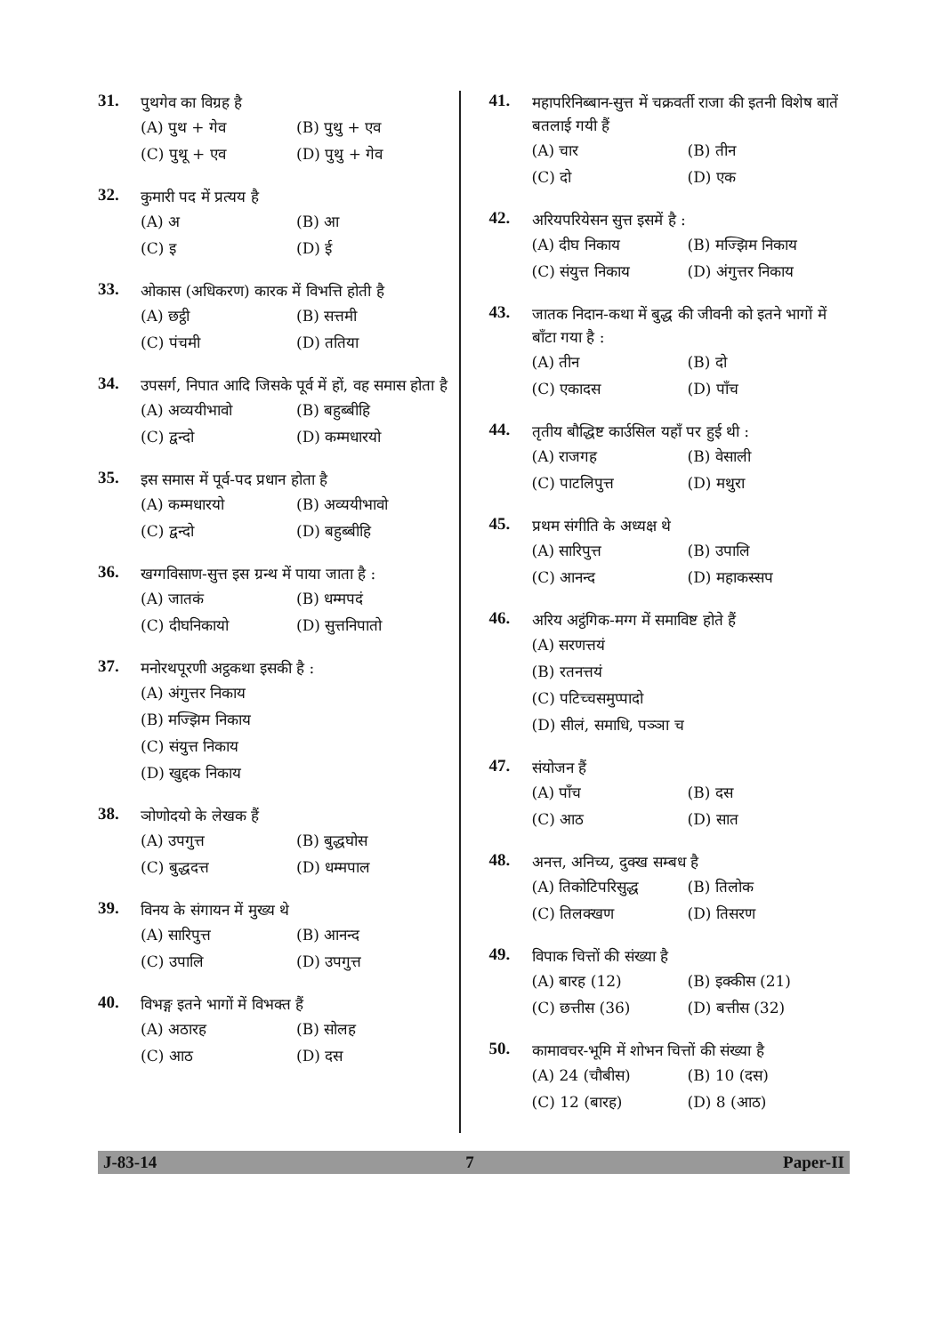31.
पुथगेव का विग्रह है
(A) पुथ + गेव (B) पुथु + एव
(C) पुथू + एव (D) पुथु + गेव
32.
कुमारी पद में प्रत्यय है
(A) अ (B) आ
(C) इ (D) ई
33.
ओकास (अधिकरण) कारक में विभत्ति होती है
(A) छट्ठी (B) सत्तमी
(C) पंचमी (D) ततिया
34.
उपसर्ग, निपात आदि जिसके पूर्व में हों, वह समास होता है
(A) अव्ययीभावो (B) बहुब्बीहि
(C) द्वन्दो (D) कम्मधारयो
35.
इस समास में पूर्व-पद प्रधान होता है
(A) कम्मधारयो (B) अव्ययीभावो
(C) द्वन्दो (D) बहुब्बीहि
36.
खग्गविसाण-सुत्त इस ग्रन्थ में पाया जाता है :
(A) जातकं (B) धम्मपदं
(C) दीघनिकायो (D) सुत्तनिपातो
37.
मनोरथपूरणी अट्ठकथा इसकी है :
(A) अंगुत्तर निकाय
(B) मज्झिम निकाय
(C) संयुत्त निकाय
(D) खुद्दक निकाय
38.
ञोणोदयो के लेखक हैं
(A) उपगुत्त (B) बुद्धघोस
(C) बुद्धदत्त (D) धम्मपाल
39.
विनय के संगायन में मुख्य थे
(A) सारिपुत्त (B) आनन्द
(C) उपालि (D) उपगुत्त
40.
विभङ्ग इतने भागों में विभक्त हैं
(A) अठारह (B) सोलह
(C) आठ (D) दस
41.
महापरिनिब्बान-सुत्त में चक्रवर्ती राजा की इतनी विशेष बातें बतलाई गयी हैं
(A) चार (B) तीन
(C) दो (D) एक
42.
अरियपरियेसन सुत्त इसमें है :
(A) दीघ निकाय (B) मज्झिम निकाय
(C) संयुत्त निकाय (D) अंगुत्तर निकाय
43.
जातक निदान-कथा में बुद्ध की जीवनी को इतने भागों में बाँटा गया है :
(A) तीन (B) दो
(C) एकादस (D) पाँच
44.
तृतीय बौद्धिष्ट कार्उसिल यहाँ पर हुई थी :
(A) राजगह (B) वेसाली
(C) पाटलिपुत्त (D) मथुरा
45.
प्रथम संगीति के अध्यक्ष थे
(A) सारिपुत्त (B) उपालि
(C) आनन्द (D) महाकस्सप
46.
अरिय अट्ठंगिक-मग्ग में समाविष्ट होते हैं
(A) सरणत्तयं
(B) रतनत्तयं
(C) पटिच्चसमुप्पादो
(D) सीलं, समाधि, पञ्ञा च
47.
संयोजन हैं
(A) पाँच (B) दस
(C) आठ (D) सात
48.
अनत्त, अनिच्य, दुक्ख सम्बध है
(A) तिकोटिपरिसुद्ध (B) तिलोक
(C) तिलक्खण (D) तिसरण
49.
विपाक चित्तों की संख्या है
(A) बारह (12) (B) इक्कीस (21)
(C) छत्तीस (36) (D) बत्तीस (32)
50.
कामावचर-भूमि में शोभन चित्तों की संख्या है
(A) 24 (चौबीस) (B) 10 (दस)
(C) 12 (बारह) (D) 8 (आठ)
J-83-14 7 Paper-II